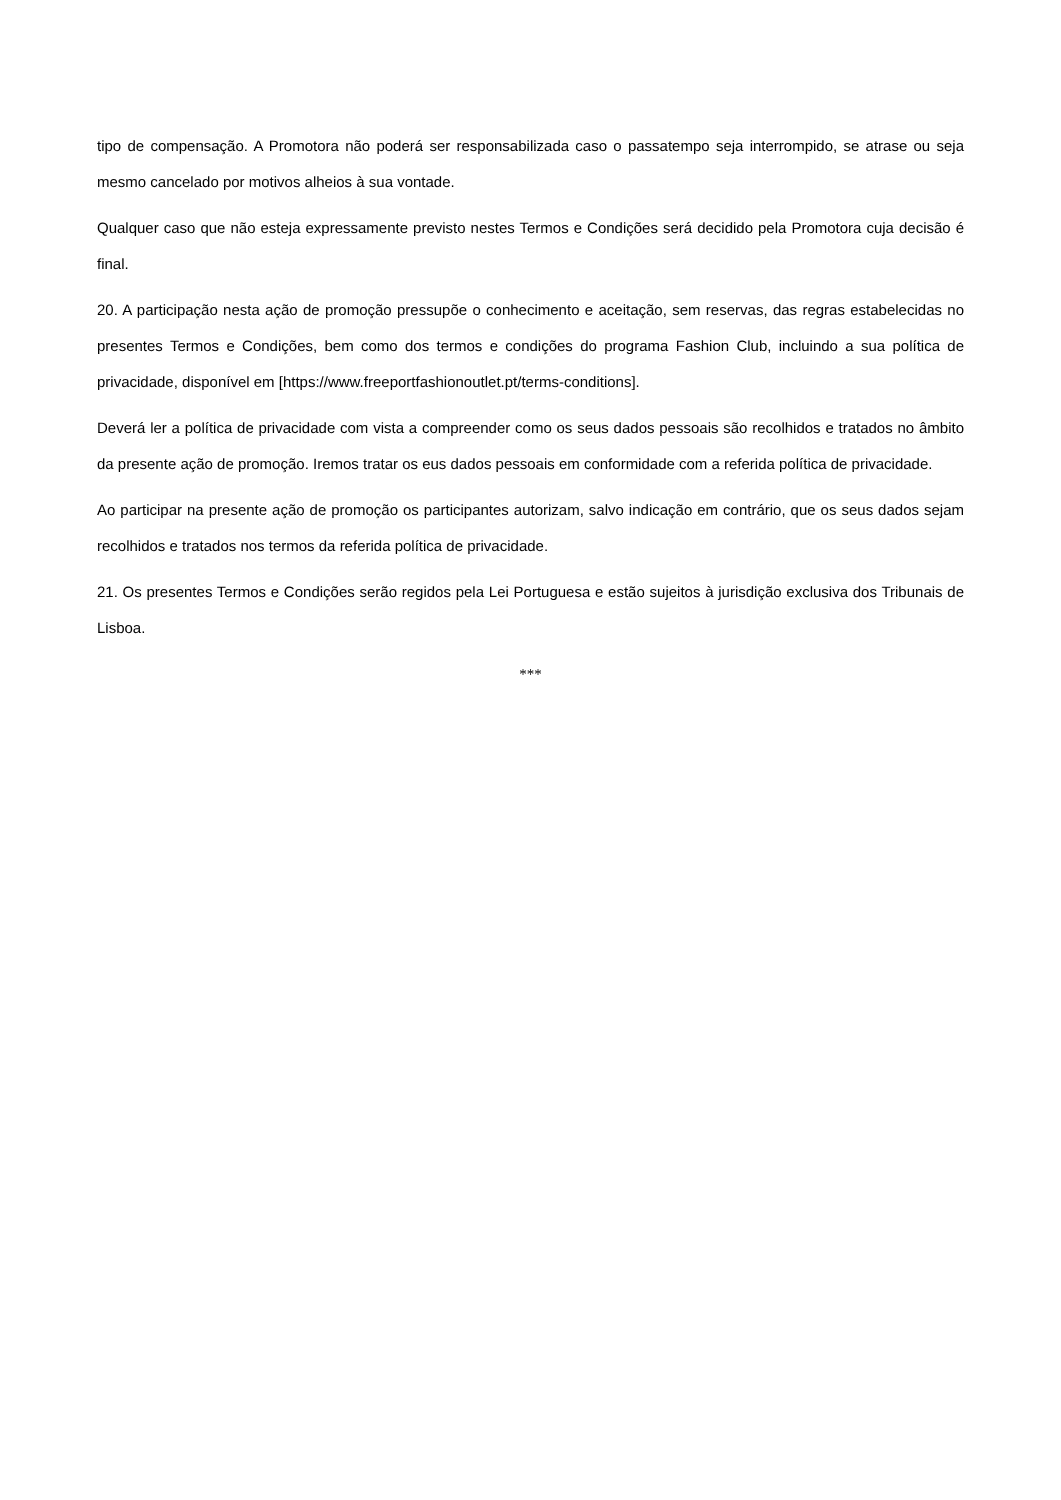tipo de compensação. A Promotora não poderá ser responsabilizada caso o passatempo seja interrompido, se atrase ou seja mesmo cancelado por motivos alheios à sua vontade.
Qualquer caso que não esteja expressamente previsto nestes Termos e Condições será decidido pela Promotora cuja decisão é final.
20. A participação nesta ação de promoção pressupõe o conhecimento e aceitação, sem reservas, das regras estabelecidas no presentes Termos e Condições, bem como dos termos e condições do programa Fashion Club, incluindo a sua política de privacidade, disponível em [https://www.freeportfashionoutlet.pt/terms-conditions].
Deverá ler a política de privacidade com vista a compreender como os seus dados pessoais são recolhidos e tratados no âmbito da presente ação de promoção. Iremos tratar os eus dados pessoais em conformidade com a referida política de privacidade.
Ao participar na presente ação de promoção os participantes autorizam, salvo indicação em contrário, que os seus dados sejam recolhidos e tratados nos termos da referida política de privacidade.
21. Os presentes Termos e Condições serão regidos pela Lei Portuguesa e estão sujeitos à jurisdição exclusiva dos Tribunais de Lisboa.
***